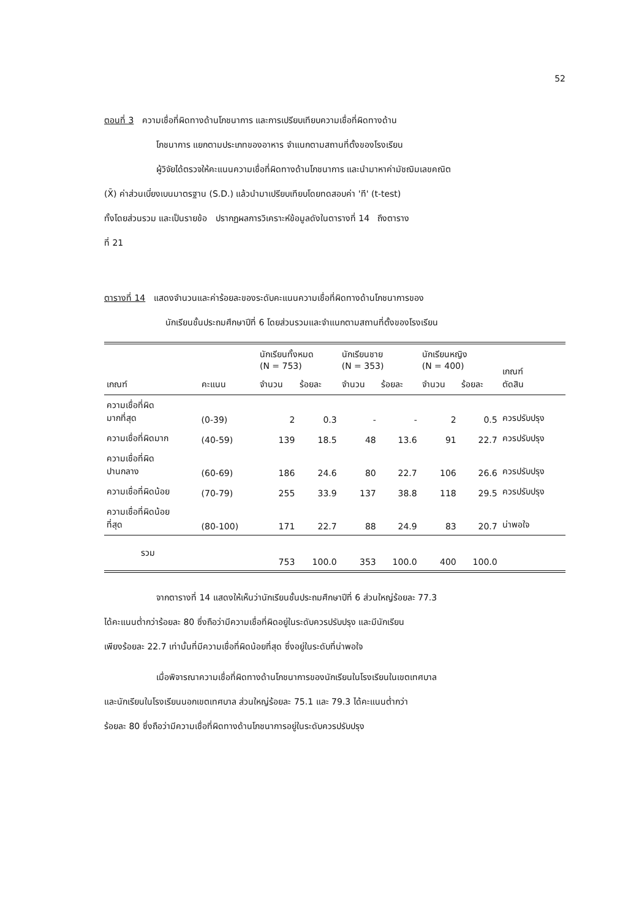52
ตอนที่ 3 ความเชื่อที่ผิดทางด้านโภชนาการ และการเปรียบเทียบความเชื่อที่ผิดทางด้าน
โภชนาการ แยกตามประเภทของอาหาร จำแนกตามสถานที่ตั้งของโรงเรียน
ผู้วิจัยได้ตรวจให้คะแนนความเชื่อที่ผิดทางด้านโภชนาการ และนำมาหาค่ามัชฌิมเลขคณิต
(X̄) ค่าส่วนเบี่ยงเบนมาตรฐาน (S.D.) แล้วนำมาเปรียบเทียบโดยทดสอบค่า 'ที' (t-test)
ทั้งโดยส่วนรวม และเป็นรายข้อ ปรากฏผลการวิเคราะห์ข้อมูลดังในตารางที่ 14 ถึงตาราง
ที่ 21
ตารางที่ 14 แสดงจำนวนและค่าร้อยละของระดับคะแนนความเชื่อที่ผิดทางด้านโภชนาการของ
นักเรียนชั้นประถมศึกษาปีที่ 6 โดยส่วนรวมและจำแนกตามสถานที่ตั้งของโรงเรียน
| เกณฑ์ | คะแนน | นักเรียนทั้งหมด (N = 753) | | นักเรียนชาย (N = 353) | | นักเรียนหญิง (N = 400) | | เกณฑ์ ตัดสิน |
| --- | --- | --- | --- | --- | --- | --- | --- | --- |
| | | จำนวน | ร้อยละ | จำนวน | ร้อยละ | จำนวน | ร้อยละ | |
| ความเชื่อที่ผิด มากที่สุด | (0-39) | 2 | 0.3 | - | - | 2 | 0.5 | ควรปรับปรุง |
| ความเชื่อที่ผิดมาก | (40-59) | 139 | 18.5 | 48 | 13.6 | 91 | 22.7 | ควรปรับปรุง |
| ความเชื่อที่ผิด ปานกลาง | (60-69) | 186 | 24.6 | 80 | 22.7 | 106 | 26.6 | ควรปรับปรุง |
| ความเชื่อที่ผิดน้อย | (70-79) | 255 | 33.9 | 137 | 38.8 | 118 | 29.5 | ควรปรับปรุง |
| ความเชื่อที่ผิดน้อย ที่สุด | (80-100) | 171 | 22.7 | 88 | 24.9 | 83 | 20.7 | น่าพอใจ |
| รวม | | 753 | 100.0 | 353 | 100.0 | 400 | 100.0 | |
จากตารางที่ 14 แสดงให้เห็นว่านักเรียนชั้นประถมศึกษาปีที่ 6 ส่วนใหญ่ร้อยละ 77.3
ได้คะแนนต่ำกว่าร้อยละ 80 ซึ่งถือว่ามีความเชื่อที่ผิดอยู่ในระดับควรปรับปรุง และมีนักเรียน
เพียงร้อยละ 22.7 เท่านั้นที่มีความเชื่อที่ผิดน้อยที่สุด ซึ่งอยู่ในระดับที่น่าพอใจ
เมื่อพิจารณาความเชื่อที่ผิดทางด้านโภชนาการของนักเรียนในโรงเรียนในเขตเทศบาล
และนักเรียนในโรงเรียนนอกเขตเทศบาล ส่วนใหญ่ร้อยละ 75.1 และ 79.3 ได้คะแนนต่ำกว่า
ร้อยละ 80 ซึ่งถือว่ามีความเชื่อที่ผิดทางด้านโภชนาการอยู่ในระดับควรปรับปรุง